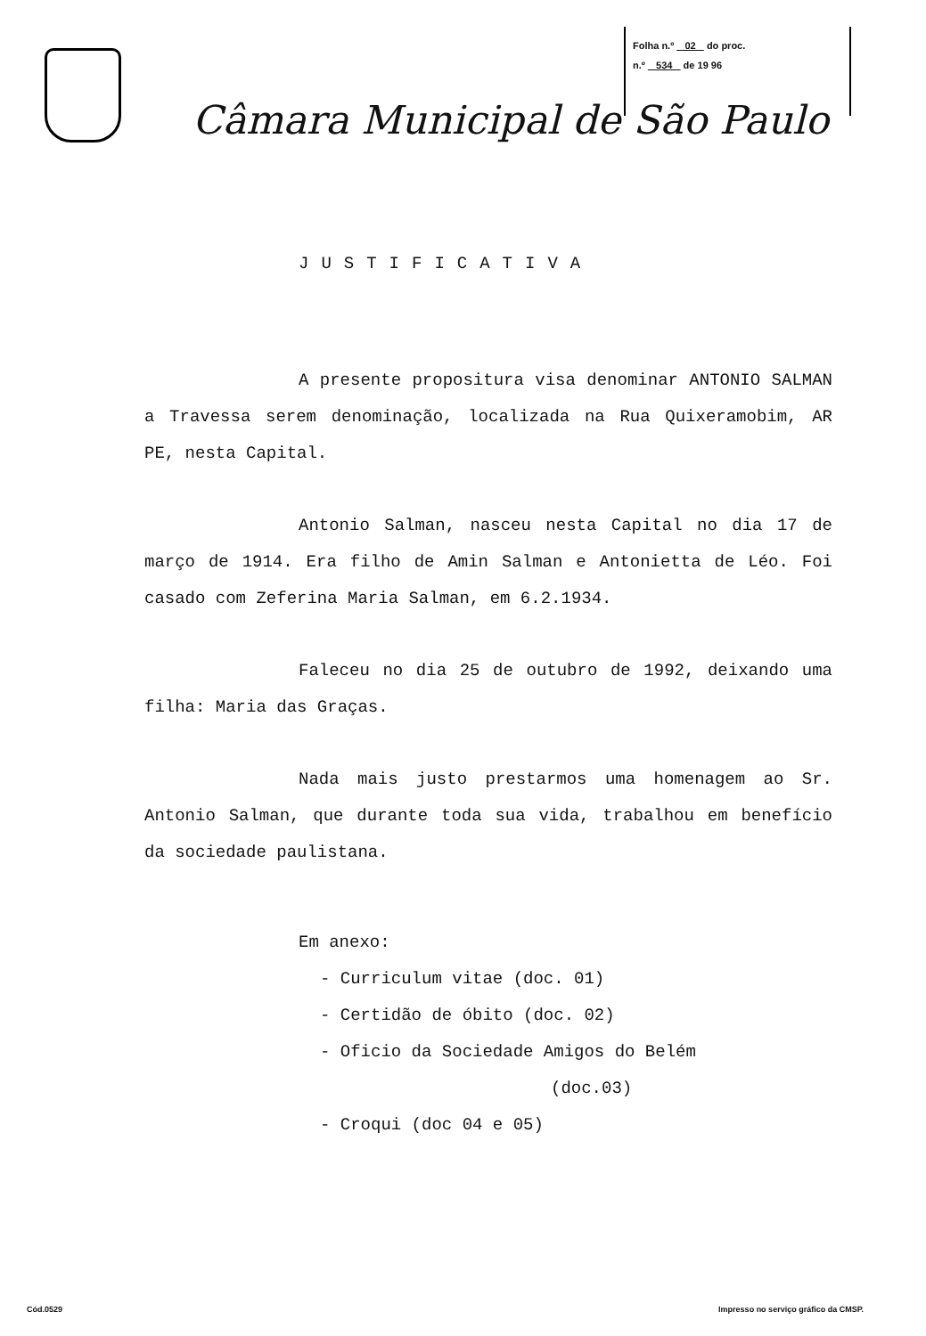Folha n.º 02 do proc.
n.º 534 de 19 96
Câmara Municipal de São Paulo
JUSTIFICATIVA
A presente propositura visa denominar ANTONIO SALMAN a Travessa serem denominação, localizada na Rua Quixeramobim, AR PE, nesta Capital.
Antonio Salman, nasceu nesta Capital no dia 17 de março de 1914. Era filho de Amin Salman e Antonietta de Léo. Foi casado com Zeferina Maria Salman, em 6.2.1934.
Faleceu no dia 25 de outubro de 1992, deixando uma filha: Maria das Graças.
Nada mais justo prestarmos uma homenagem ao Sr. Antonio Salman, que durante toda sua vida, trabalhou em benefício da sociedade paulistana.
Em anexo:
- Curriculum vitae (doc. 01)
- Certidão de óbito (doc. 02)
- Oficio da Sociedade Amigos do Belém
(doc.03)
- Croqui (doc 04 e 05)
Cód.0529 Impresso no serviço gráfico da CMSP.